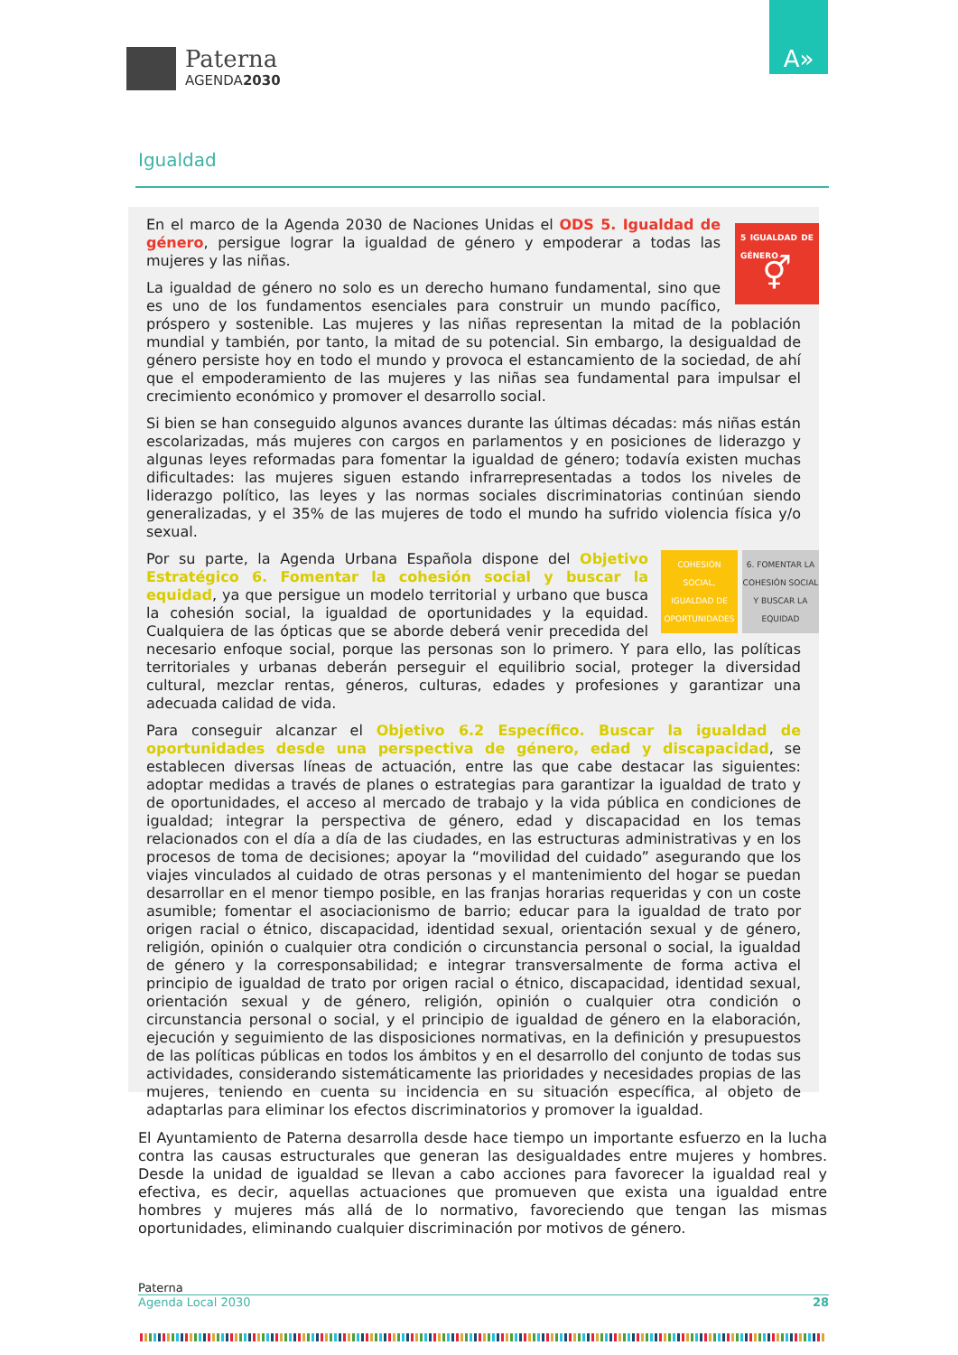Paterna
AGENDA2030
A»
Igualdad
5 IGUALDAD DE GÉNERO
⚥
En el marco de la Agenda 2030 de Naciones Unidas el ODS 5. Igualdad de género, persigue lograr la igualdad de género y empoderar a todas las mujeres y las niñas.
La igualdad de género no solo es un derecho humano fundamental, sino que es uno de los fundamentos esenciales para construir un mundo pacífico, próspero y sostenible. Las mujeres y las niñas representan la mitad de la población mundial y también, por tanto, la mitad de su potencial. Sin embargo, la desigualdad de género persiste hoy en todo el mundo y provoca el estancamiento de la sociedad, de ahí que el empoderamiento de las mujeres y las niñas sea fundamental para impulsar el crecimiento económico y promover el desarrollo social.
Si bien se han conseguido algunos avances durante las últimas décadas: más niñas están escolarizadas, más mujeres con cargos en parlamentos y en posiciones de liderazgo y algunas leyes reformadas para fomentar la igualdad de género; todavía existen muchas dificultades: las mujeres siguen estando infrarrepresentadas a todos los niveles de liderazgo político, las leyes y las normas sociales discriminatorias continúan siendo generalizadas, y el 35% de las mujeres de todo el mundo ha sufrido violencia física y/o sexual.
COHESIÓN SOCIAL, IGUALDAD DE OPORTUNIDADES
6. FOMENTAR LA COHESIÓN SOCIAL Y BUSCAR LA EQUIDAD
Por su parte, la Agenda Urbana Española dispone del Objetivo Estratégico 6. Fomentar la cohesión social y buscar la equidad, ya que persigue un modelo territorial y urbano que busca la cohesión social, la igualdad de oportunidades y la equidad. Cualquiera de las ópticas que se aborde deberá venir precedida del necesario enfoque social, porque las personas son lo primero. Y para ello, las políticas territoriales y urbanas deberán perseguir el equilibrio social, proteger la diversidad cultural, mezclar rentas, géneros, culturas, edades y profesiones y garantizar una adecuada calidad de vida.
Para conseguir alcanzar el Objetivo 6.2 Específico. Buscar la igualdad de oportunidades desde una perspectiva de género, edad y discapacidad, se establecen diversas líneas de actuación, entre las que cabe destacar las siguientes: adoptar medidas a través de planes o estrategias para garantizar la igualdad de trato y de oportunidades, el acceso al mercado de trabajo y la vida pública en condiciones de igualdad; integrar la perspectiva de género, edad y discapacidad en los temas relacionados con el día a día de las ciudades, en las estructuras administrativas y en los procesos de toma de decisiones; apoyar la “movilidad del cuidado” asegurando que los viajes vinculados al cuidado de otras personas y el mantenimiento del hogar se puedan desarrollar en el menor tiempo posible, en las franjas horarias requeridas y con un coste asumible; fomentar el asociacionismo de barrio; educar para la igualdad de trato por origen racial o étnico, discapacidad, identidad sexual, orientación sexual y de género, religión, opinión o cualquier otra condición o circunstancia personal o social, la igualdad de género y la corresponsabilidad; e integrar transversalmente de forma activa el principio de igualdad de trato por origen racial o étnico, discapacidad, identidad sexual, orientación sexual y de género, religión, opinión o cualquier otra condición o circunstancia personal o social, y el principio de igualdad de género en la elaboración, ejecución y seguimiento de las disposiciones normativas, en la definición y presupuestos de las políticas públicas en todos los ámbitos y en el desarrollo del conjunto de todas sus actividades, considerando sistemáticamente las prioridades y necesidades propias de las mujeres, teniendo en cuenta su incidencia en su situación específica, al objeto de adaptarlas para eliminar los efectos discriminatorios y promover la igualdad.
El Ayuntamiento de Paterna desarrolla desde hace tiempo un importante esfuerzo en la lucha contra las causas estructurales que generan las desigualdades entre mujeres y hombres. Desde la unidad de igualdad se llevan a cabo acciones para favorecer la igualdad real y efectiva, es decir, aquellas actuaciones que promueven que exista una igualdad entre hombres y mujeres más allá de lo normativo, favoreciendo que tengan las mismas oportunidades, eliminando cualquier discriminación por motivos de género.
Paterna
Agenda Local 2030 28